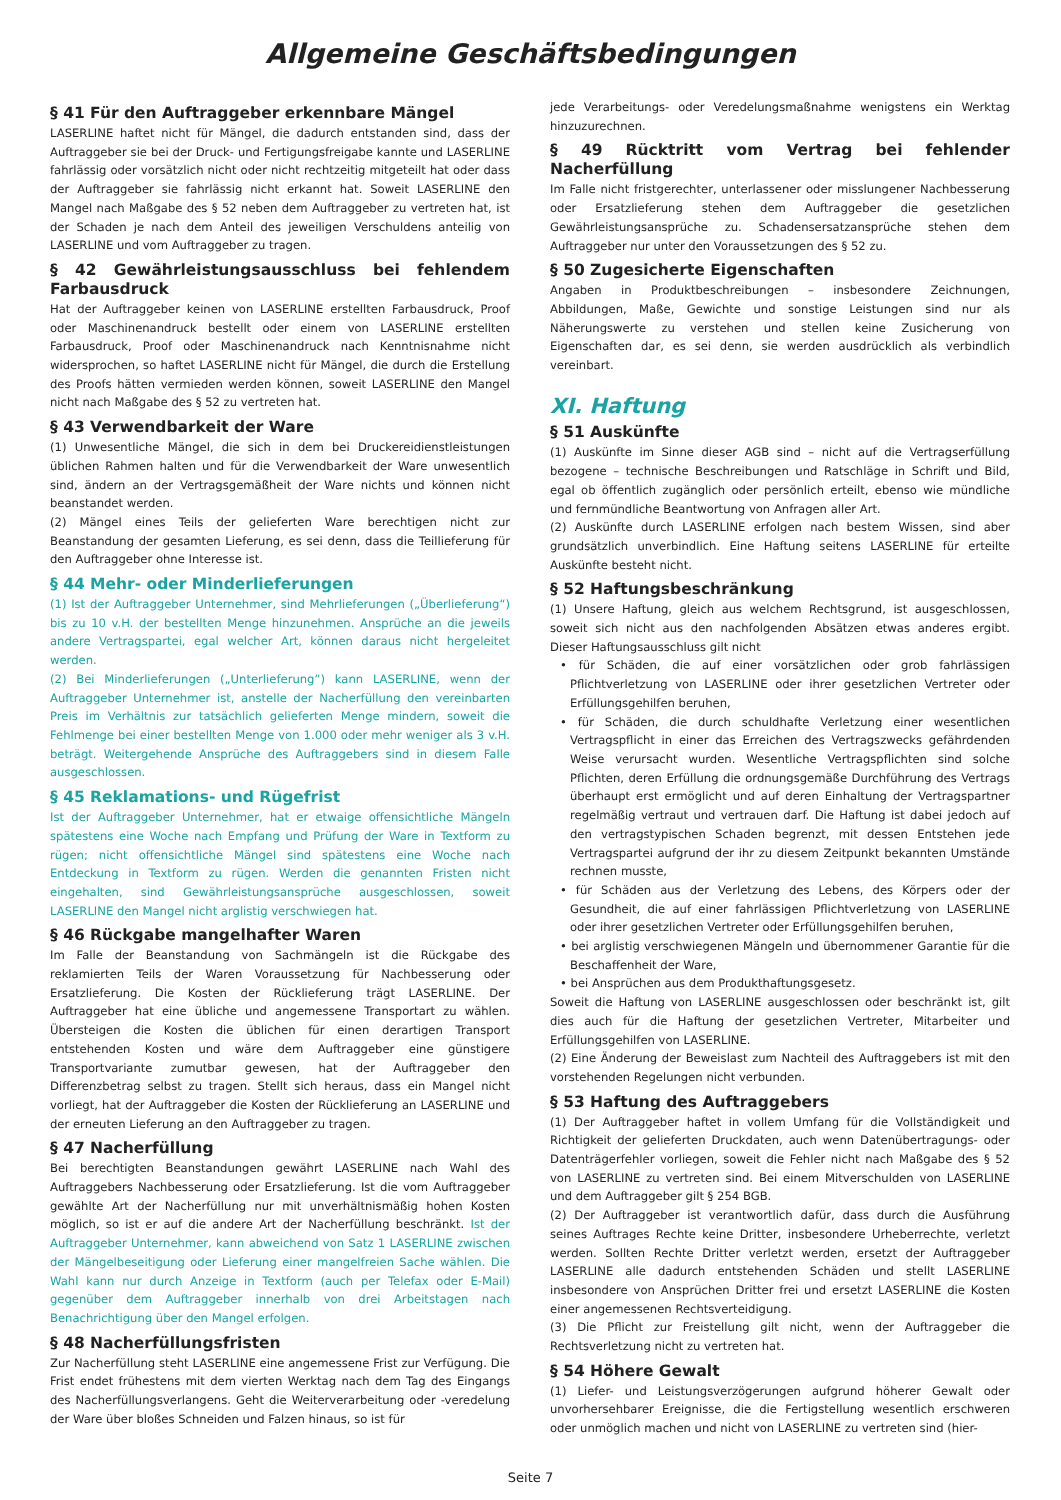Allgemeine Geschäftsbedingungen
§ 41 Für den Auftraggeber erkennbare Mängel
LASERLINE haftet nicht für Mängel, die dadurch entstanden sind, dass der Auftraggeber sie bei der Druck- und Fertigungsfreigabe kannte und LASERLINE fahrlässig oder vorsätzlich nicht oder nicht rechtzeitig mitgeteilt hat oder dass der Auftraggeber sie fahrlässig nicht erkannt hat. Soweit LASERLINE den Mangel nach Maßgabe des § 52 neben dem Auftraggeber zu vertreten hat, ist der Schaden je nach dem Anteil des jeweiligen Verschuldens anteilig von LASERLINE und vom Auftraggeber zu tragen.
§ 42 Gewährleistungsausschluss bei fehlendem Farbausdruck
Hat der Auftraggeber keinen von LASERLINE erstellten Farbausdruck, Proof oder Maschinenandruck bestellt oder einem von LASERLINE erstellten Farbausdruck, Proof oder Maschinenandruck nach Kenntnisnahme nicht widersprochen, so haftet LASERLINE nicht für Mängel, die durch die Erstellung des Proofs hätten vermieden werden können, soweit LASERLINE den Mangel nicht nach Maßgabe des § 52 zu vertreten hat.
§ 43 Verwendbarkeit der Ware
(1) Unwesentliche Mängel, die sich in dem bei Druckereidienstleistungen üblichen Rahmen halten und für die Verwendbarkeit der Ware unwesentlich sind, ändern an der Vertragsgemäßheit der Ware nichts und können nicht beanstandet werden.
(2) Mängel eines Teils der gelieferten Ware berechtigen nicht zur Beanstandung der gesamten Lieferung, es sei denn, dass die Teillieferung für den Auftraggeber ohne Interesse ist.
§ 44 Mehr- oder Minderlieferungen
(1) Ist der Auftraggeber Unternehmer, sind Mehrlieferungen („Überlieferung“) bis zu 10 v.H. der bestellten Menge hinzunehmen. Ansprüche an die jeweils andere Vertragspartei, egal welcher Art, können daraus nicht hergeleitet werden.
(2) Bei Minderlieferungen („Unterlieferung“) kann LASERLINE, wenn der Auftraggeber Unternehmer ist, anstelle der Nacherfüllung den vereinbarten Preis im Verhältnis zur tatsächlich gelieferten Menge mindern, soweit die Fehlmenge bei einer bestellten Menge von 1.000 oder mehr weniger als 3 v.H. beträgt. Weitergehende Ansprüche des Auftraggebers sind in diesem Falle ausgeschlossen.
§ 45 Reklamations- und Rügefrist
Ist der Auftraggeber Unternehmer, hat er etwaige offensichtliche Mängeln spätestens eine Woche nach Empfang und Prüfung der Ware in Textform zu rügen; nicht offensichtliche Mängel sind spätestens eine Woche nach Entdeckung in Textform zu rügen. Werden die genannten Fristen nicht eingehalten, sind Gewährleistungsansprüche ausgeschlossen, soweit LASERLINE den Mangel nicht arglistig verschwiegen hat.
§ 46 Rückgabe mangelhafter Waren
Im Falle der Beanstandung von Sachmängeln ist die Rückgabe des reklamierten Teils der Waren Voraussetzung für Nachbesserung oder Ersatzlieferung. Die Kosten der Rücklieferung trägt LASERLINE. Der Auftraggeber hat eine übliche und angemessene Transportart zu wählen. Übersteigen die Kosten die üblichen für einen derartigen Transport entstehenden Kosten und wäre dem Auftraggeber eine günstigere Transportvariante zumutbar gewesen, hat der Auftraggeber den Differenzbetrag selbst zu tragen. Stellt sich heraus, dass ein Mangel nicht vorliegt, hat der Auftraggeber die Kosten der Rücklieferung an LASERLINE und der erneuten Lieferung an den Auftraggeber zu tragen.
§ 47 Nacherfüllung
Bei berechtigten Beanstandungen gewährt LASERLINE nach Wahl des Auftraggebers Nachbesserung oder Ersatzlieferung. Ist die vom Auftraggeber gewählte Art der Nacherfüllung nur mit unverhältnismäßig hohen Kosten möglich, so ist er auf die andere Art der Nacherfüllung beschränkt. Ist der Auftraggeber Unternehmer, kann abweichend von Satz 1 LASERLINE zwischen der Mängelbeseitigung oder Lieferung einer mangelfreien Sache wählen. Die Wahl kann nur durch Anzeige in Textform (auch per Telefax oder E-Mail) gegenüber dem Auftraggeber innerhalb von drei Arbeitstagen nach Benachrichtigung über den Mangel erfolgen.
§ 48 Nacherfüllungsfristen
Zur Nacherfüllung steht LASERLINE eine angemessene Frist zur Verfügung. Die Frist endet frühestens mit dem vierten Werktag nach dem Tag des Eingangs des Nacherfüllungsverlangens. Geht die Weiterverarbeitung oder -veredelung der Ware über bloßes Schneiden und Falzen hinaus, so ist für
jede Verarbeitungs- oder Veredelungsmaßnahme wenigstens ein Werktag hinzuzurechnen.
§ 49 Rücktritt vom Vertrag bei fehlender Nacherfüllung
Im Falle nicht fristgerechter, unterlassener oder misslungener Nachbesserung oder Ersatzlieferung stehen dem Auftraggeber die gesetzlichen Gewährleistungsansprüche zu. Schadensersatzansprüche stehen dem Auftraggeber nur unter den Voraussetzungen des § 52 zu.
§ 50 Zugesicherte Eigenschaften
Angaben in Produktbeschreibungen – insbesondere Zeichnungen, Abbildungen, Maße, Gewichte und sonstige Leistungen sind nur als Näherungswerte zu verstehen und stellen keine Zusicherung von Eigenschaften dar, es sei denn, sie werden ausdrücklich als verbindlich vereinbart.
XI. Haftung
§ 51 Auskünfte
(1) Auskünfte im Sinne dieser AGB sind – nicht auf die Vertragserfüllung bezogene – technische Beschreibungen und Ratschläge in Schrift und Bild, egal ob öffentlich zugänglich oder persönlich erteilt, ebenso wie mündliche und fernmündliche Beantwortung von Anfragen aller Art.
(2) Auskünfte durch LASERLINE erfolgen nach bestem Wissen, sind aber grundsätzlich unverbindlich. Eine Haftung seitens LASERLINE für erteilte Auskünfte besteht nicht.
§ 52 Haftungsbeschränkung
(1) Unsere Haftung, gleich aus welchem Rechtsgrund, ist ausgeschlossen, soweit sich nicht aus den nachfolgenden Absätzen etwas anderes ergibt. Dieser Haftungsausschluss gilt nicht
• für Schäden, die auf einer vorsätzlichen oder grob fahrlässigen Pflichtverletzung von LASERLINE oder ihrer gesetzlichen Vertreter oder Erfüllungsgehilfen beruhen,
• für Schäden, die durch schuldhafte Verletzung einer wesentlichen Vertragspflicht in einer das Erreichen des Vertragszwecks gefährdenden Weise verursacht wurden. Wesentliche Vertragspflichten sind solche Pflichten, deren Erfüllung die ordnungsgemäße Durchführung des Vertrags überhaupt erst ermöglicht und auf deren Einhaltung der Vertragspartner regelmäßig vertraut und vertrauen darf. Die Haftung ist dabei jedoch auf den vertragstypischen Schaden begrenzt, mit dessen Entstehen jede Vertragspartei aufgrund der ihr zu diesem Zeitpunkt bekannten Umstände rechnen musste,
• für Schäden aus der Verletzung des Lebens, des Körpers oder der Gesundheit, die auf einer fahrlässigen Pflichtverletzung von LASERLINE oder ihrer gesetzlichen Vertreter oder Erfüllungsgehilfen beruhen,
• bei arglistig verschwiegenen Mängeln und übernommener Garantie für die Beschaffenheit der Ware,
• bei Ansprüchen aus dem Produkthaftungsgesetz.
Soweit die Haftung von LASERLINE ausgeschlossen oder beschränkt ist, gilt dies auch für die Haftung der gesetzlichen Vertreter, Mitarbeiter und Erfüllungsgehilfen von LASERLINE.
(2) Eine Änderung der Beweislast zum Nachteil des Auftraggebers ist mit den vorstehenden Regelungen nicht verbunden.
§ 53 Haftung des Auftraggebers
(1) Der Auftraggeber haftet in vollem Umfang für die Vollständigkeit und Richtigkeit der gelieferten Druckdaten, auch wenn Datenübertragungs- oder Datenträgerfehler vorliegen, soweit die Fehler nicht nach Maßgabe des § 52 von LASERLINE zu vertreten sind. Bei einem Mitverschulden von LASERLINE und dem Auftraggeber gilt § 254 BGB.
(2) Der Auftraggeber ist verantwortlich dafür, dass durch die Ausführung seines Auftrages Rechte keine Dritter, insbesondere Urheberrechte, verletzt werden. Sollten Rechte Dritter verletzt werden, ersetzt der Auftraggeber LASERLINE alle dadurch entstehenden Schäden und stellt LASERLINE insbesondere von Ansprüchen Dritter frei und ersetzt LASERLINE die Kosten einer angemessenen Rechtsverteidigung.
(3) Die Pflicht zur Freistellung gilt nicht, wenn der Auftraggeber die Rechtsverletzung nicht zu vertreten hat.
§ 54 Höhere Gewalt
(1) Liefer- und Leistungsverzögerungen aufgrund höherer Gewalt oder unvorhersehbarer Ereignisse, die die Fertigstellung wesentlich erschweren oder unmöglich machen und nicht von LASERLINE zu vertreten sind (hier-
Seite 7